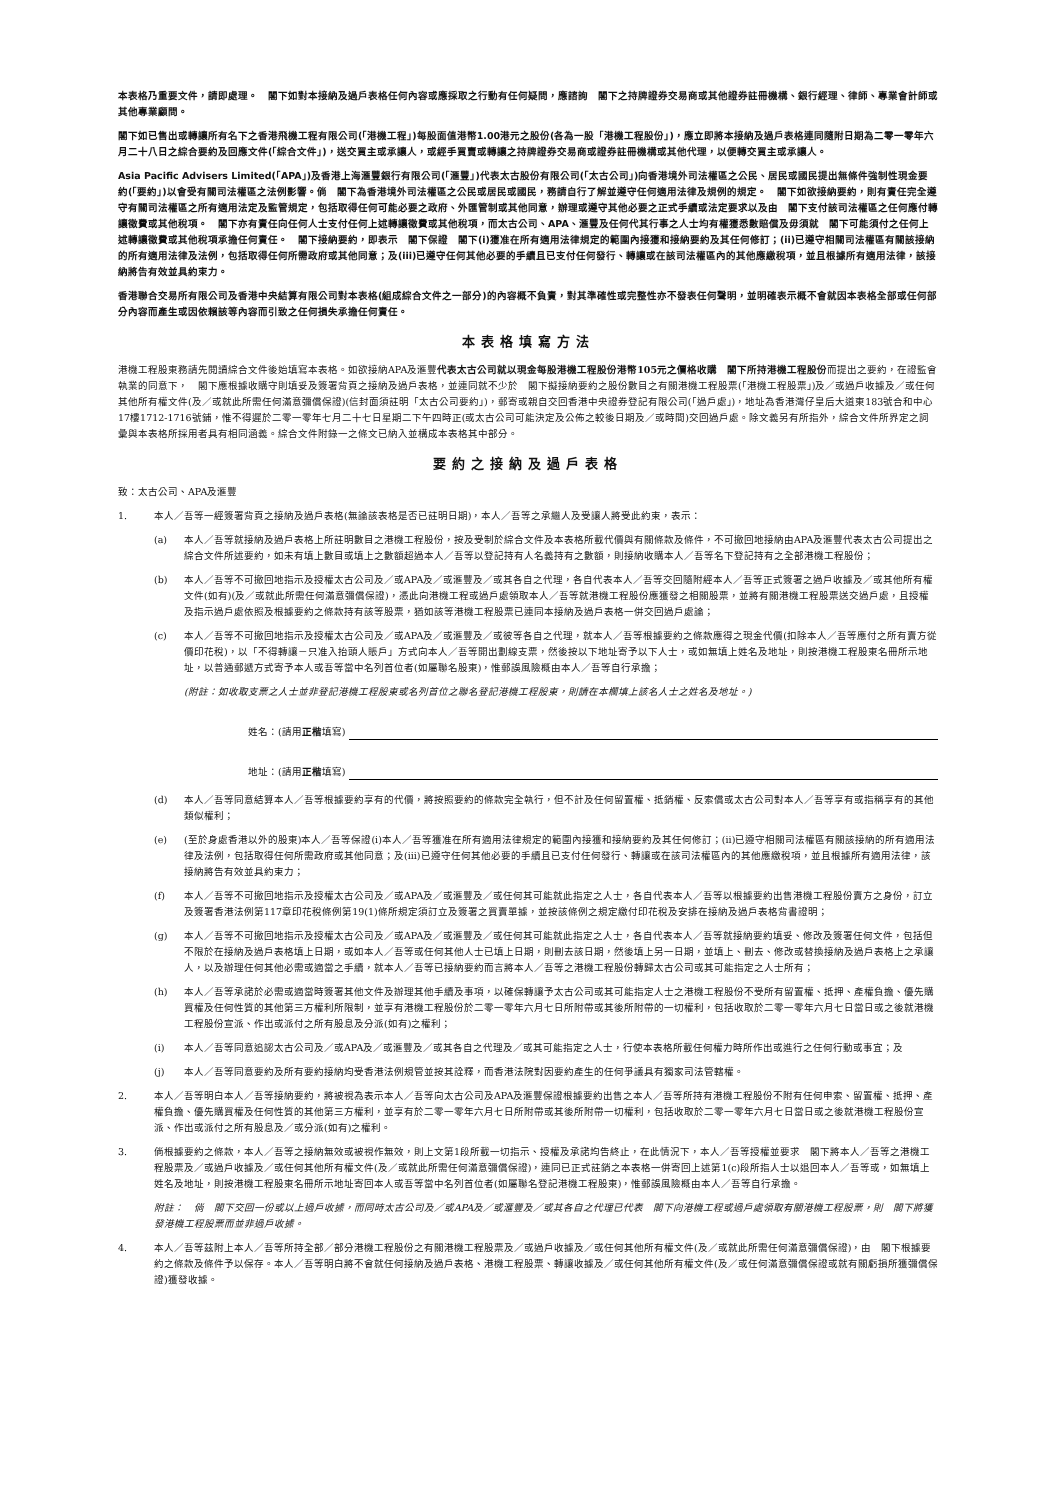本表格乃重要文件，請即處理。　閣下如對本接納及過戶表格任何內容或應採取之行動有任何疑問，應諮詢　閣下之持牌證券交易商或其他證券註冊機構、銀行經理、律師、專業會計師或其他專業顧問。
閣下如已售出或轉讓所有名下之香港飛機工程有限公司(「港機工程」)每股面值港幣1.00港元之股份(各為一股「港機工程股份」)，應立即將本接納及過戶表格連同隨附日期為二零一零年六月二十八日之綜合要約及回應文件(「綜合文件」)，送交買主或承讓人，或經手買賣或轉讓之持牌證券交易商或證券註冊機構或其他代理，以便轉交買主或承讓人。
Asia Pacific Advisers Limited(「APA」)及香港上海滙豐銀行有限公司(「滙豐」)代表太古股份有限公司(「太古公司」)向香港境外司法權區之公民、居民或國民提出無條件強制性現金要約(「要約」)以會受有關司法權區之法例影響。倘　閣下為香港境外司法權區之公民或居民或國民，務請自行了解並遵守任何適用法律及規例的規定。　閣下如欲接納要約，則有責任完全遵守有關司法權區之所有適用法定及監管規定，包括取得任何可能必要之政府、外匯管制或其他同意，辦理或遵守其他必要之正式手續或法定要求以及由　閣下支付該司法權區之任何應付轉讓徵費或其他稅項。　閣下亦有責任向任何人士支付任何上述轉讓徵費或其他稅項，而太古公司、APA、滙豐及任何代其行事之人士均有權獲悉數賠償及毋須就　閣下可能須付之任何上述轉讓徵費或其他稅項承擔任何責任。　閣下接納要約，即表示　閣下保證　閣下(i)獲准在所有適用法律規定的範圍內接獲和接納要約及其任何修訂；(ii)已遵守相關司法權區有關該接納的所有適用法律及法例，包括取得任何所需政府或其他同意；及(iii)已遵守任何其他必要的手續且已支付任何發行、轉讓或在該司法權區內的其他應繳稅項，並且根據所有適用法律，該接納將告有效並具約束力。
香港聯合交易所有限公司及香港中央結算有限公司對本表格(組成綜合文件之一部分)的內容概不負責，對其準確性或完整性亦不發表任何聲明，並明確表示概不會就因本表格全部或任何部分內容而產生或因依賴該等內容而引致之任何損失承擔任何責任。
本表格填寫方法
港機工程股東務請先閱讀綜合文件後始填寫本表格。如欲接納APA及滙豐代表太古公司就以現金每股港機工程股份港幣105元之價格收購　閣下所持港機工程股份而提出之要約，在證監會執業的同意下，　閣下應根據收購守則填妥及簽署背頁之接納及過戶表格，並連同就不少於　閣下擬接納要約之股份數目之有關港機工程股票(「港機工程股票」)及／或過戶收據及／或任何其他所有權文件(及／或就此所需任何滿意彌償保證)(信封面須註明「太古公司要約」)，郵寄或親自交回香港中央證券登記有限公司(「過戶處」)，地址為香港灣仔皇后大道東183號合和中心17樓1712-1716號鋪，惟不得遲於二零一零年七月二十七日星期二下午四時正(或太古公司可能決定及公佈之較後日期及／或時間)交回過戶處。除文義另有所指外，綜合文件所界定之詞彙與本表格所採用者具有相同涵義。綜合文件附錄一之條文已納入並構成本表格其中部分。
要約之接納及過戶表格
致：太古公司、APA及滙豐
1. 本人／吾等一經簽署背頁之接納及過戶表格(無論該表格是否已註明日期)，本人／吾等之承繼人及受讓人將受此約束，表示：
(a) 本人／吾等就接納及過戶表格上所註明數目之港機工程股份，按及受制於綜合文件及本表格所載代價與有關條款及條件，不可撤回地接納由APA及滙豐代表太古公司提出之綜合文件所述要約，如未有填上數目或填上之數額超過本人／吾等以登記持有人名義持有之數額，則接納收購本人／吾等名下登記持有之全部港機工程股份；
(b) 本人／吾等不可撤回地指示及授權太古公司及／或APA及／或滙豐及／或其各自之代理，各自代表本人／吾等交回隨附經本人／吾等正式簽署之過戶收據及／或其他所有權文件(如有)(及／或就此所需任何滿意彌償保證)，憑此向港機工程或過戶處領取本人／吾等就港機工程股份應獲發之相關股票，並將有關港機工程股票送交過戶處，且授權及指示過戶處依照及根據要約之條款持有該等股票，猶如該等港機工程股票已連同本接納及過戶表格一併交回過戶處論；
(c) 本人／吾等不可撤回地指示及授權太古公司及／或APA及／或滙豐及／或彼等各自之代理，就本人／吾等根據要約之條款應得之現金代價(扣除本人／吾等應付之所有賣方從價印花稅)，以「不得轉讓－只准入抬頭人賬戶」方式向本人／吾等開出劃線支票，然後按以下地址寄予以下人士，或如無填上姓名及地址，則按港機工程股東名冊所示地址，以普通郵遞方式寄予本人或吾等當中名列首位者(如屬聯名股東)，惟郵誤風險概由本人／吾等自行承擔；
(附註：如收取支票之人士並非登記港機工程股東或名列首位之聯名登記港機工程股東，則請在本欄填上該名人士之姓名及地址。)
姓名：(請用 正楷 填寫)
地址：(請用 正楷 填寫)
(d) 本人／吾等同意結算本人／吾等根據要約享有的代價，將按照要約的條款完全執行，但不計及任何留置權、抵銷權、反索償或太古公司對本人／吾等享有或指稱享有的其他類似權利；
(e) (至於身處香港以外的股東)本人／吾等保證(i)本人／吾等獲准在所有適用法律規定的範圍內接獲和接納要約及其任何修訂；(ii)已遵守相關司法權區有關該接納的所有適用法律及法例，包括取得任何所需政府或其他同意；及(iii)已遵守任何其他必要的手續且已支付任何發行、轉讓或在該司法權區內的其他應繳稅項，並且根據所有適用法律，該接納將告有效並具約束力；
(f) 本人／吾等不可撤回地指示及授權太古公司及／或APA及／或滙豐及／或任何其可能就此指定之人士，各自代表本人／吾等以根據要約出售港機工程股份賣方之身份，訂立及簽署香港法例第117章印花稅條例第19(1)條所規定須訂立及簽署之買賣單據，並按該條例之規定繳付印花稅及安排在接納及過戶表格背書證明；
(g) 本人／吾等不可撤回地指示及授權太古公司及／或APA及／或滙豐及／或任何其可能就此指定之人士，各自代表本人／吾等就接納要約填妥、修改及簽署任何文件，包括但不限於在接納及過戶表格填上日期，或如本人／吾等或任何其他人士已填上日期，則刪去該日期，然後填上另一日期，並填上、刪去、修改或替換接納及過戶表格上之承讓人，以及辦理任何其他必需或適當之手續，就本人／吾等已接納要約而言將本人／吾等之港機工程股份轉歸太古公司或其可能指定之人士所有；
(h) 本人／吾等承諾於必需或適當時簽署其他文件及辦理其他手續及事項，以確保轉讓予太古公司或其可能指定人士之港機工程股份不受所有留置權、抵押、產權負擔、優先購買權及任何性質的其他第三方權利所限制，並享有港機工程股份於二零一零年六月七日所附帶或其後所附帶的一切權利，包括收取於二零一零年六月七日當日或之後就港機工程股份宣派、作出或派付之所有股息及分派(如有)之權利；
(i) 本人／吾等同意追認太古公司及／或APA及／或滙豐及／或其各自之代理及／或其可能指定之人士，行使本表格所載任何權力時所作出或進行之任何行動或事宜；及
(j) 本人／吾等同意要約及所有要約接納均受香港法例規管並按其詮釋，而香港法院對因要約產生的任何爭議具有獨家司法管轄權。
2. 本人／吾等明白本人／吾等接納要約，將被視為表示本人／吾等向太古公司及APA及滙豐保證根據要約出售之本人／吾等所持有港機工程股份不附有任何申索、留置權、抵押、產權負擔、優先購買權及任何性質的其他第三方權利，並享有於二零一零年六月七日所附帶或其後所附帶一切權利，包括收取於二零一零年六月七日當日或之後就港機工程股份宣派、作出或派付之所有股息及／或分派(如有)之權利。
3. 倘根據要約之條款，本人／吾等之接納無效或被視作無效，則上文第1段所載一切指示、授權及承諾均告終止，在此情況下，本人／吾等授權並要求　閣下將本人／吾等之港機工程股票及／或過戶收據及／或任何其他所有權文件(及／或就此所需任何滿意彌償保證)，連同已正式註銷之本表格一併寄回上述第1(c)段所指人士以退回本人／吾等或，如無填上姓名及地址，則按港機工程股東名冊所示地址寄回本人或吾等當中名列首位者(如屬聯名登記港機工程股東)，惟郵誤風險概由本人／吾等自行承擔。
附註：　倘　閣下交回一份或以上過戶收據，而同時太古公司及／或APA及／或滙豐及／或其各自之代理已代表　閣下向港機工程或過戶處領取有關港機工程股票，則　閣下將獲發港機工程股票而並非過戶收據。
4. 本人／吾等茲附上本人／吾等所持全部／部分港機工程股份之有關港機工程股票及／或過戶收據及／或任何其他所有權文件(及／或就此所需任何滿意彌償保證)，由　閣下根據要約之條款及條件予以保存。本人／吾等明白將不會就任何接納及過戶表格、港機工程股票、轉讓收據及／或任何其他所有權文件(及／或任何滿意彌償保證或就有關虧損所獲彌償保證)獲發收據。